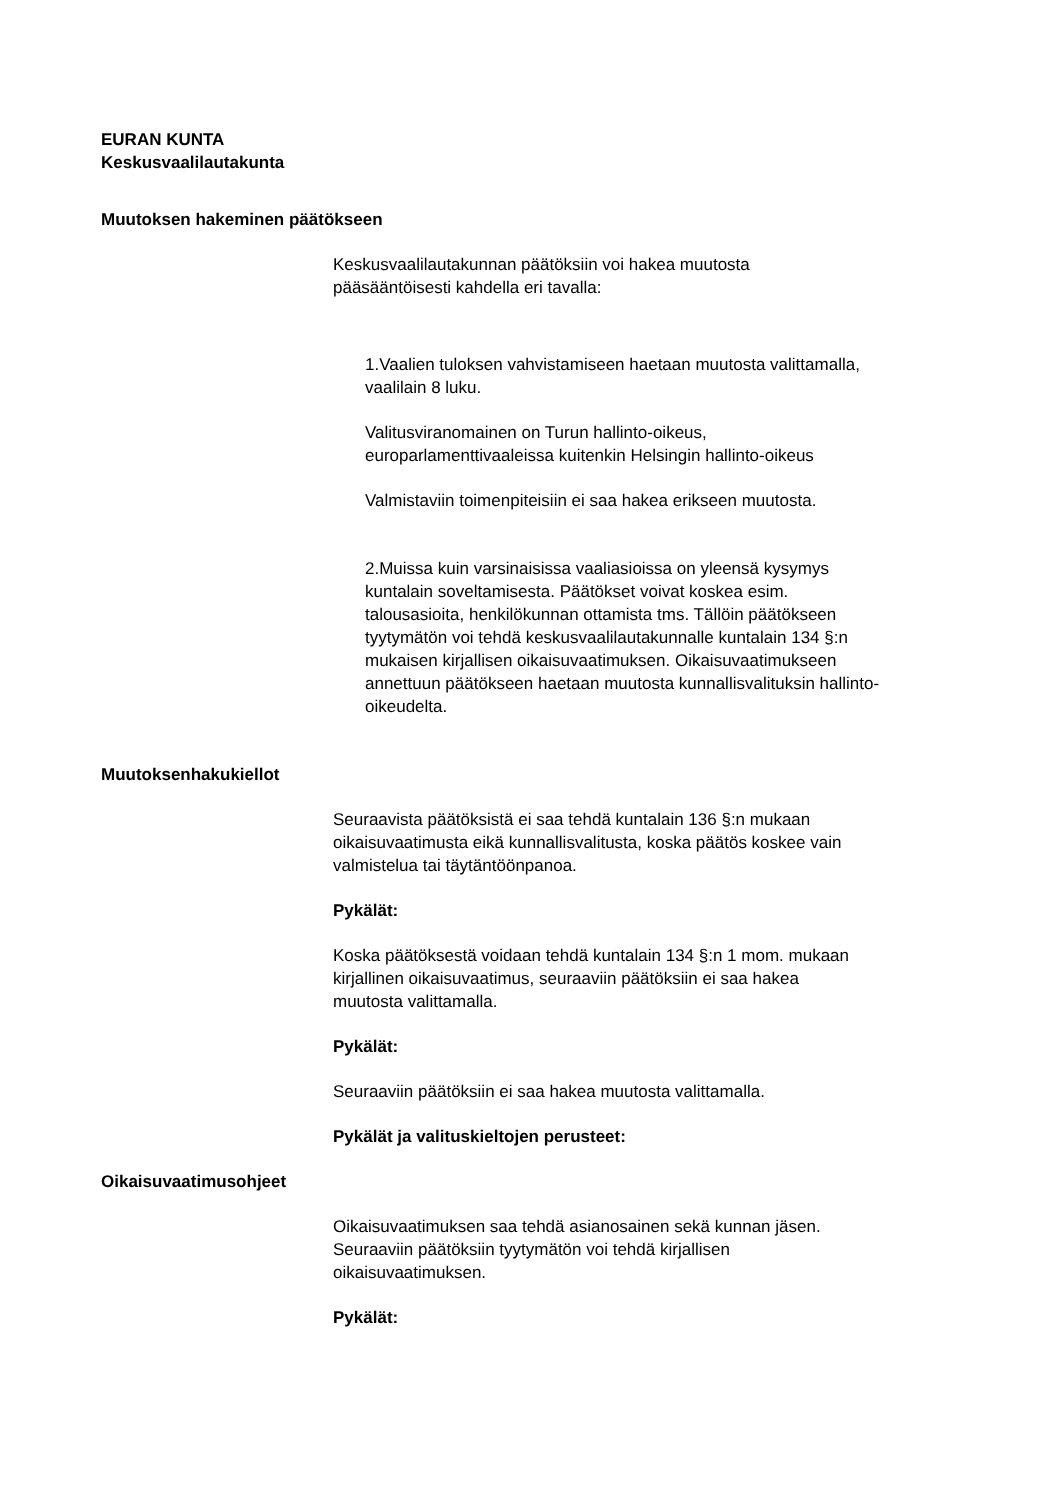EURAN KUNTA
Keskusvaalilautakunta
Muutoksen hakeminen päätökseen
Keskusvaalilautakunnan päätöksiin voi hakea muutosta
pääsääntöisesti kahdella eri tavalla:
1.Vaalien tuloksen vahvistamiseen haetaan muutosta valittamalla,
vaalilain 8 luku.
Valitusviranomainen on Turun hallinto-oikeus,
europarlamenttivaaleissa kuitenkin Helsingin hallinto-oikeus
Valmistaviin toimenpiteisiin ei saa hakea erikseen muutosta.
2.Muissa kuin varsinaisissa vaaliasioissa on yleensä kysymys
kuntalain soveltamisesta. Päätökset voivat koskea esim.
talousasioita, henkilökunnan ottamista tms. Tällöin päätökseen
tyytymätön voi tehdä keskusvaalilautakunnalle kuntalain 134 §:n
mukaisen kirjallisen oikaisuvaatimuksen. Oikaisuvaatimukseen
annettuun päätökseen haetaan muutosta kunnallisvalituksin hallinto-
oikeudelta.
Muutoksenhakukiellot
Seuraavista päätöksistä ei saa tehdä kuntalain 136 §:n mukaan
oikaisuvaatimusta eikä kunnallisvalitusta, koska päätös koskee vain
valmistelua tai täytäntöönpanoa.
Pykälät:
Koska päätöksestä voidaan tehdä kuntalain 134 §:n 1 mom. mukaan
kirjallinen oikaisuvaatimus, seuraaviin päätöksiin ei saa hakea
muutosta valittamalla.
Pykälät:
Seuraaviin päätöksiin ei saa hakea muutosta valittamalla.
Pykälät ja valituskieltojen perusteet:
Oikaisuvaatimusohjeet
Oikaisuvaatimuksen saa tehdä asianosainen sekä kunnan jäsen.
Seuraaviin päätöksiin tyytymätön voi tehdä kirjallisen
oikaisuvaatimuksen.
Pykälät: